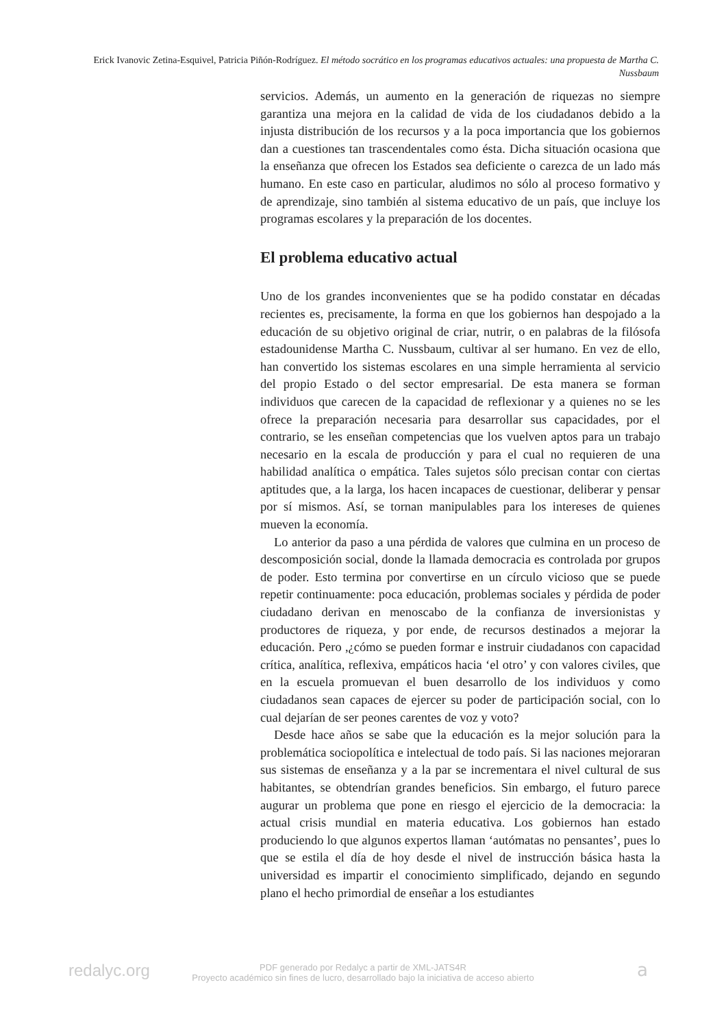Erick Ivanovic Zetina-Esquivel, Patricia Piñón-Rodríguez. El método socrático en los programas educativos actuales: una propuesta de Martha C. Nussbaum
servicios. Además, un aumento en la generación de riquezas no siempre garantiza una mejora en la calidad de vida de los ciudadanos debido a la injusta distribución de los recursos y a la poca importancia que los gobiernos dan a cuestiones tan trascendentales como ésta. Dicha situación ocasiona que la enseñanza que ofrecen los Estados sea deficiente o carezca de un lado más humano. En este caso en particular, aludimos no sólo al proceso formativo y de aprendizaje, sino también al sistema educativo de un país, que incluye los programas escolares y la preparación de los docentes.
El problema educativo actual
Uno de los grandes inconvenientes que se ha podido constatar en décadas recientes es, precisamente, la forma en que los gobiernos han despojado a la educación de su objetivo original de criar, nutrir, o en palabras de la filósofa estadounidense Martha C. Nussbaum, cultivar al ser humano. En vez de ello, han convertido los sistemas escolares en una simple herramienta al servicio del propio Estado o del sector empresarial. De esta manera se forman individuos que carecen de la capacidad de reflexionar y a quienes no se les ofrece la preparación necesaria para desarrollar sus capacidades, por el contrario, se les enseñan competencias que los vuelven aptos para un trabajo necesario en la escala de producción y para el cual no requieren de una habilidad analítica o empática. Tales sujetos sólo precisan contar con ciertas aptitudes que, a la larga, los hacen incapaces de cuestionar, deliberar y pensar por sí mismos. Así, se tornan manipulables para los intereses de quienes mueven la economía.
Lo anterior da paso a una pérdida de valores que culmina en un proceso de descomposición social, donde la llamada democracia es controlada por grupos de poder. Esto termina por convertirse en un círculo vicioso que se puede repetir continuamente: poca educación, problemas sociales y pérdida de poder ciudadano derivan en menoscabo de la confianza de inversionistas y productores de riqueza, y por ende, de recursos destinados a mejorar la educación. Pero ,¿cómo se pueden formar e instruir ciudadanos con capacidad crítica, analítica, reflexiva, empáticos hacia ‘el otro’ y con valores civiles, que en la escuela promuevan el buen desarrollo de los individuos y como ciudadanos sean capaces de ejercer su poder de participación social, con lo cual dejarían de ser peones carentes de voz y voto?
Desde hace años se sabe que la educación es la mejor solución para la problemática sociopolítica e intelectual de todo país. Si las naciones mejoraran sus sistemas de enseñanza y a la par se incrementara el nivel cultural de sus habitantes, se obtendrían grandes beneficios. Sin embargo, el futuro parece augurar un problema que pone en riesgo el ejercicio de la democracia: la actual crisis mundial en materia educativa. Los gobiernos han estado produciendo lo que algunos expertos llaman ‘autómatas no pensantes’, pues lo que se estila el día de hoy desde el nivel de instrucción básica hasta la universidad es impartir el conocimiento simplificado, dejando en segundo plano el hecho primordial de enseñar a los estudiantes
redalyc.org
PDF generado por Redalyc a partir de XML-JATS4R
Proyecto académico sin fines de lucro, desarrollado bajo la iniciativa de acceso abierto
a